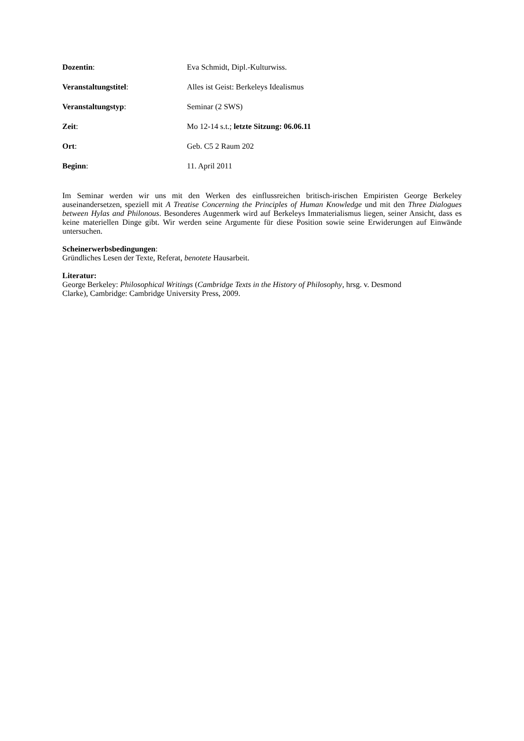Dozentin: Eva Schmidt, Dipl.-Kulturwiss.
Veranstaltungstitel: Alles ist Geist: Berkeleys Idealismus
Veranstaltungstyp: Seminar (2 SWS)
Zeit: Mo 12-14 s.t.; letzte Sitzung: 06.06.11
Ort: Geb. C5 2 Raum 202
Beginn: 11. April 2011
Im Seminar werden wir uns mit den Werken des einflussreichen britisch-irischen Empiristen George Berkeley auseinandersetzen, speziell mit A Treatise Concerning the Principles of Human Knowledge und mit den Three Dialogues between Hylas and Philonous. Besonderes Augenmerk wird auf Berkeleys Immaterialismus liegen, seiner Ansicht, dass es keine materiellen Dinge gibt. Wir werden seine Argumente für diese Position sowie seine Erwiderungen auf Einwände untersuchen.
Scheinerwerbsbedingungen:
Gründliches Lesen der Texte, Referat, benotete Hausarbeit.
Literatur:
George Berkeley: Philosophical Writings (Cambridge Texts in the History of Philosophy, hrsg. v. Desmond
Clarke), Cambridge: Cambridge University Press, 2009.